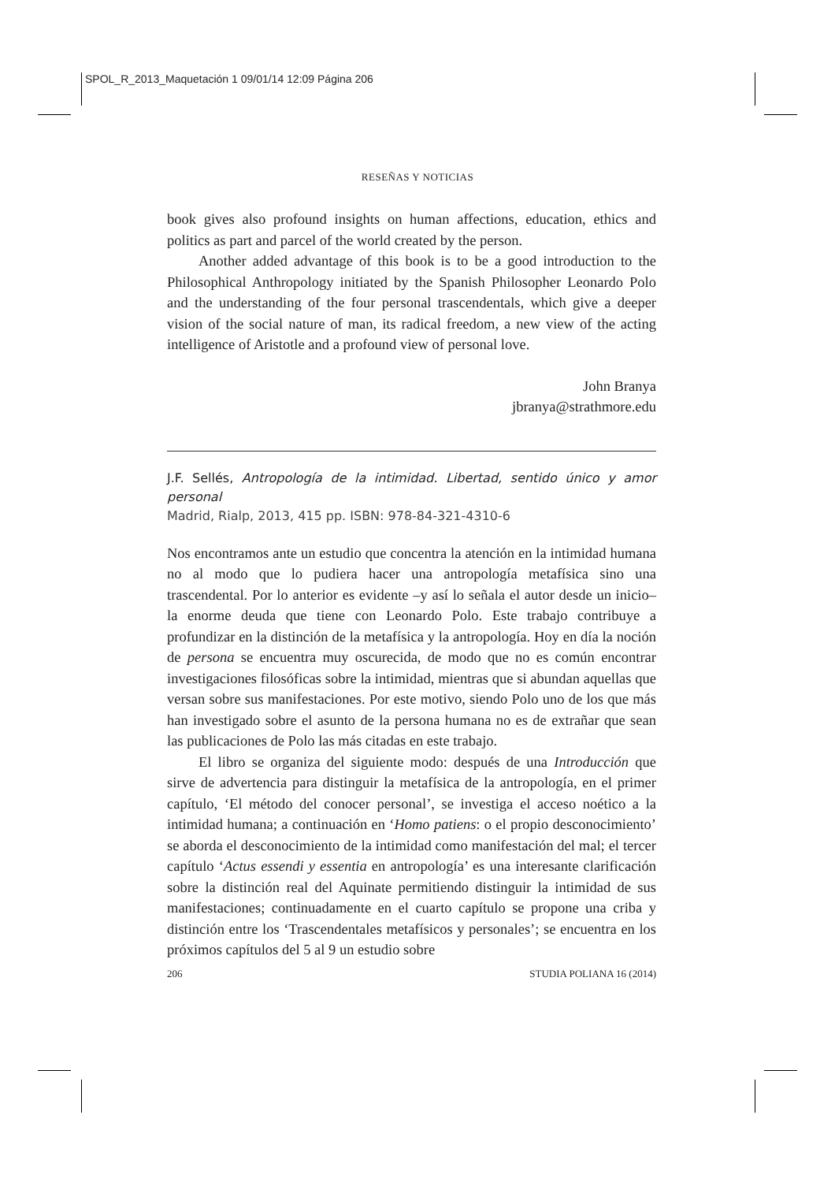SPOL_R_2013_Maquetación 1 09/01/14 12:09 Página 206
RESEÑAS Y NOTICIAS
book gives also profound insights on human affections, education, ethics and politics as part and parcel of the world created by the person.
Another added advantage of this book is to be a good introduction to the Philosophical Anthropology initiated by the Spanish Philosopher Leonardo Polo and the understanding of the four personal trascendentals, which give a deeper vision of the social nature of man, its radical freedom, a new view of the acting intelligence of Aristotle and a profound view of personal love.
John Branya
jbranya@strathmore.edu
J.F. Sellés, Antropología de la intimidad. Libertad, sentido único y amor personal
Madrid, Rialp, 2013, 415 pp. ISBN: 978-84-321-4310-6
Nos encontramos ante un estudio que concentra la atención en la intimidad humana no al modo que lo pudiera hacer una antropología metafísica sino una trascendental. Por lo anterior es evidente –y así lo señala el autor desde un inicio– la enorme deuda que tiene con Leonardo Polo. Este trabajo contribuye a profundizar en la distinción de la metafísica y la antropología. Hoy en día la noción de persona se encuentra muy oscurecida, de modo que no es común encontrar investigaciones filosóficas sobre la intimidad, mientras que si abundan aquellas que versan sobre sus manifestaciones. Por este motivo, siendo Polo uno de los que más han investigado sobre el asunto de la persona humana no es de extrañar que sean las publicaciones de Polo las más citadas en este trabajo.
El libro se organiza del siguiente modo: después de una Introducción que sirve de advertencia para distinguir la metafísica de la antropología, en el primer capítulo, ‘El método del conocer personal’, se investiga el acceso noético a la intimidad humana; a continuación en ‘Homo patiens: o el propio desconocimiento’ se aborda el desconocimiento de la intimidad como manifestación del mal; el tercer capítulo ‘Actus essendi y essentia en antropología’ es una interesante clarificación sobre la distinción real del Aquinate permitiendo distinguir la intimidad de sus manifestaciones; continuadamente en el cuarto capítulo se propone una criba y distinción entre los ‘Trascendentales metafísicos y personales’; se encuentra en los próximos capítulos del 5 al 9 un estudio sobre
206 STUDIA POLIANA 16 (2014)